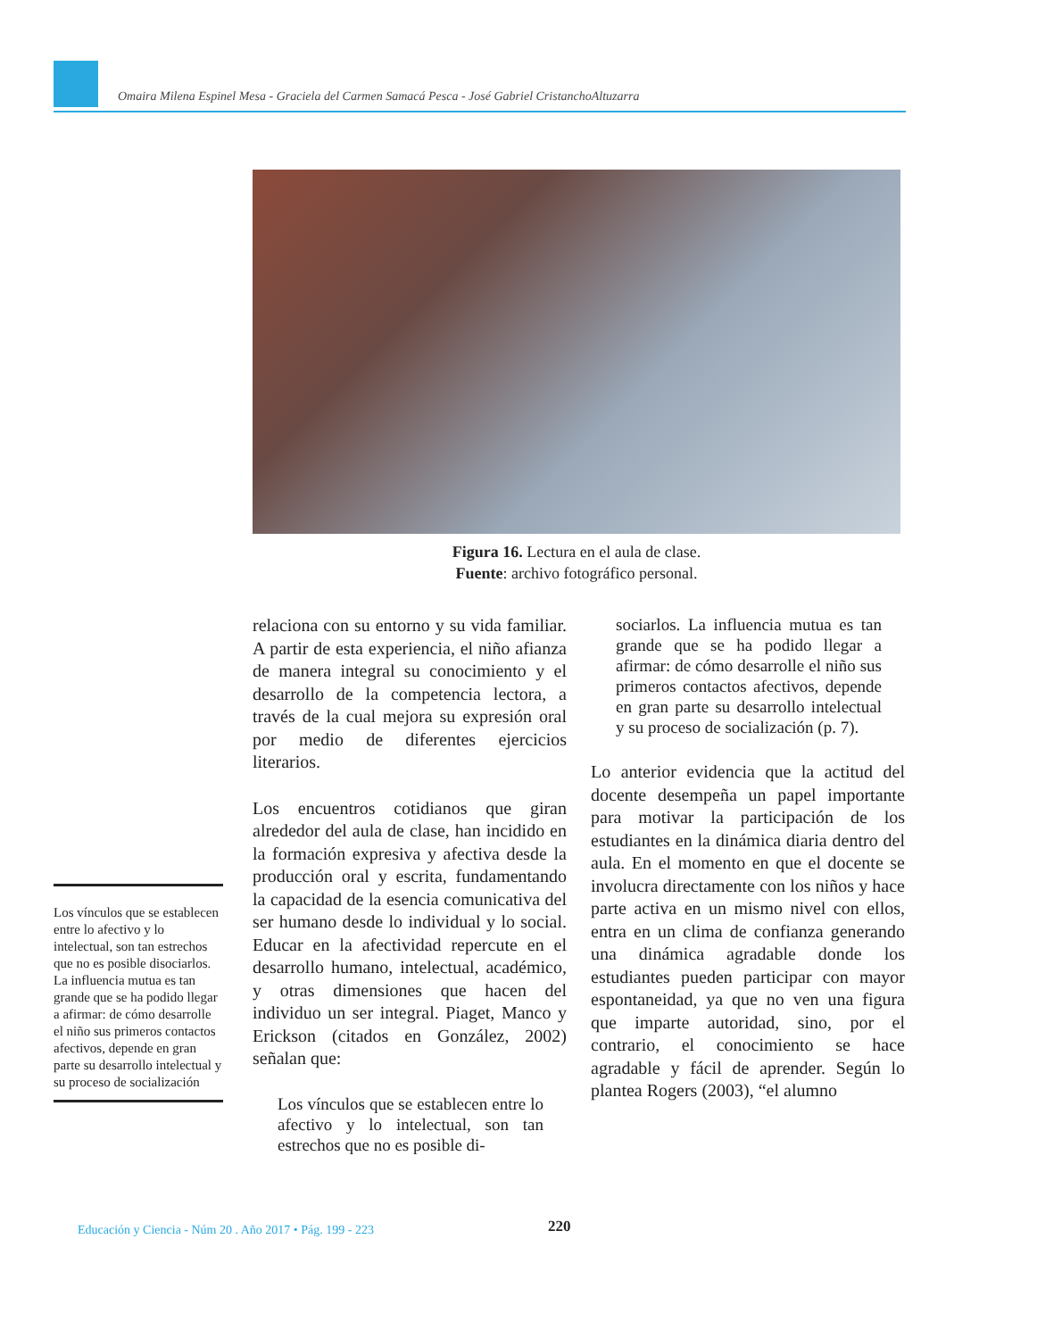Omaira Milena Espinel Mesa - Graciela del Carmen Samacá Pesca - José Gabriel CristanchoAltuzarra
Figura 16. Lectura en el aula de clase.
Fuente: archivo fotográfico personal.
relaciona con su entorno y su vida familiar. A partir de esta experiencia, el niño afianza de manera integral su conocimiento y el desarrollo de la competencia lectora, a través de la cual mejora su expresión oral por medio de diferentes ejercicios literarios.
Los encuentros cotidianos que giran alrededor del aula de clase, han incidido en la formación expresiva y afectiva desde la producción oral y escrita, fundamentando la capacidad de la esencia comunicativa del ser humano desde lo individual y lo social. Educar en la afectividad repercute en el desarrollo humano, intelectual, académico, y otras dimensiones que hacen del individuo un ser integral. Piaget, Manco y Erickson (citados en González, 2002) señalan que:
Los vínculos que se establecen entre lo afectivo y lo intelectual, son tan estrechos que no es posible di-
sociarlos. La influencia mutua es tan grande que se ha podido llegar a afirmar: de cómo desarrolle el niño sus primeros contactos afectivos, depende en gran parte su desarrollo intelectual y su proceso de socialización (p. 7).
Lo anterior evidencia que la actitud del docente desempeña un papel importante para motivar la participación de los estudiantes en la dinámica diaria dentro del aula. En el momento en que el docente se involucra directamente con los niños y hace parte activa en un mismo nivel con ellos, entra en un clima de confianza generando una dinámica agradable donde los estudiantes pueden participar con mayor espontaneidad, ya que no ven una figura que imparte autoridad, sino, por el contrario, el conocimiento se hace agradable y fácil de aprender. Según lo plantea Rogers (2003), “el alumno
Los vínculos que se establecen entre lo afectivo y lo intelectual, son tan estrechos que no es posible disociarlos. La influencia mutua es tan grande que se ha podido llegar a afirmar: de cómo desarrolle el niño sus primeros contactos afectivos, depende en gran parte su desarrollo intelectual y su proceso de socialización
Educación y Ciencia - Núm 20 . Año 2017 • Pág. 199 - 223
220